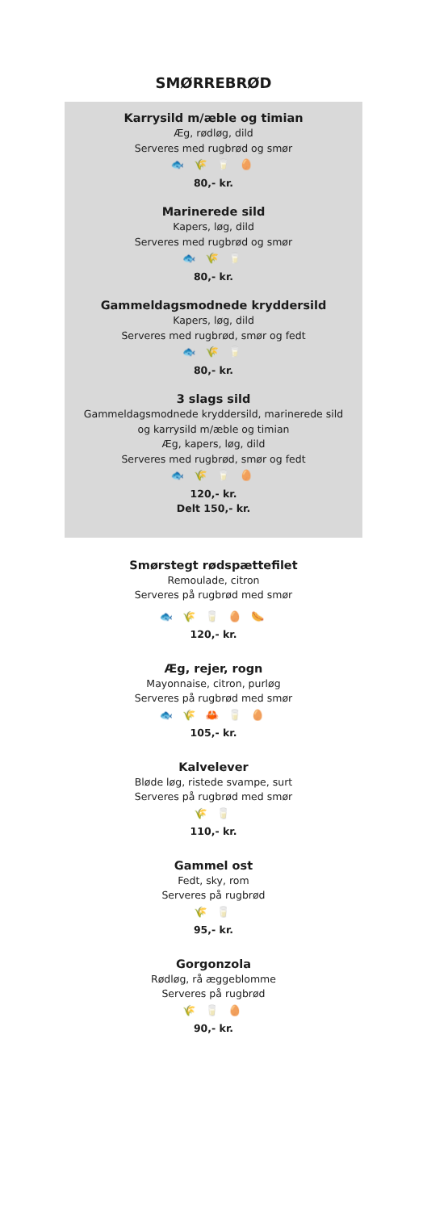SMØRREBRØD
Karrysild m/æble og timian
Æg, rødløg, dild
Serveres med rugbrød og smør
🐟 🌾 🥛 🥚
80,- kr.
Marinerede sild
Kapers, løg, dild
Serveres med rugbrød og smør
🐟 🌾 🥛
80,- kr.
Gammeldagsmodnede kryddersild
Kapers, løg, dild
Serveres med rugbrød, smør og fedt
🐟 🌾 🥛
80,- kr.
3 slags sild
Gammeldagsmodnede kryddersild, marinerede sild
og karrysild m/æble og timian
Æg, kapers, løg, dild
Serveres med rugbrød, smør og fedt
🐟 🌾 🥛 🥚
120,- kr.
Delt 150,- kr.
Smørstegt rødspættefilet
Remoulade, citron
Serveres på rugbrød med smør
🐟 🌾 🥛 🥚 🌭
120,- kr.
Æg, rejer, rogn
Mayonnaise, citron, purløg
Serveres på rugbrød med smør
🐟 🌾 🦀 🥛 🥚
105,- kr.
Kalvelever
Bløde løg, ristede svampe, surt
Serveres på rugbrød med smør
🌾 🥛
110,- kr.
Gammel ost
Fedt, sky, rom
Serveres på rugbrød
🌾 🥛
95,- kr.
Gorgonzola
Rødløg, rå æggeblomme
Serveres på rugbrød
🌾 🥛 🥚
90,- kr.